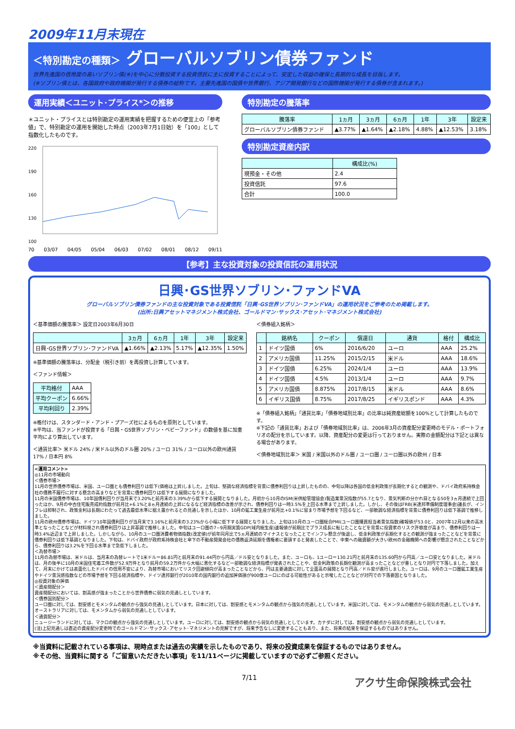2009年11月末現在
＜特別勘定の種類＞ グローバルソブリン債券ファンド
世界先進国の信用度の高いソブリン債(※)を中心に分散投資する投資信託に主に投資することによって、安定した収益の確保と長期的な成長を目指します。
(※ソブリン債とは、各国政府や政府機関が発行する債券の総称です。主要先進国の国債や世界銀行、アジア開発銀行などの国際機関が発行する債券が含まれます。)
運用実績＜ユニット･プライス*＞の推移
＊ユニット・プライスとは特別勘定の運用実績を把握するための便宜上の「参考値」で、特別勘定の運用を開始した時点（2003年7月1日始）を「100」として指数化したものです。
220
190
160
130
100
70 03/07 04/05 05/04 06/03 07/02 08/01 08/12 09/11
特別勘定の騰落率
| 騰落率 | 1ヵ月 | 3ヵ月 | 6ヵ月 | 1年 | 3年 | 設定来 |
| --- | --- | --- | --- | --- | --- | --- |
| グローバルソブリン債券ファンド | ▲3.77% | ▲1.64% | ▲2.18% | 4.88% | ▲12.53% | 3.18% |
特別勘定資産内訳
| | 構成比(%) |
| --- | --- |
| 現預金・その他 | 2.4 |
| 投資信託 | 97.6 |
| 合計 | 100.0 |
【参考】主な投資対象の投資信託の運用状況
日興･GS世界ソブリン･ファンドVA
グローバルソブリン債券ファンドの主な投資対象である投資信託「日興･GS世界ソブリン･ファンドVA」の運用状況をご参考のため掲載します。
(出所:日興アセットマネジメント株式会社、ゴールドマン･サックス･アセット･マネジメント株式会社)
＜基準価額の騰落率＞ 設定日2003年6月30日
| | 3ヵ月 | 6ヵ月 | 1年 | 3年 | 設定来 |
| --- | --- | --- | --- | --- | --- |
| 日興･GS世界ソブリン･ファンドVA | ▲1.66% | ▲2.13% | 5.17% | ▲12.35% | 1.50% |
※基準価額の騰落率は、分配金（税引き前）を再投資し計算しています。
＜ファンド情報＞
| 平均格付 | AAA |
| 平均クーポン | 6.66% |
| 平均利回り | 2.39% |
※格付けは、スタンダード・アンド・プアーズ社によるものを原則としています。
※平均は、当ファンドが投資する「日興・GS世界ソブリン・ベビーファンド」の数値を基に加重平均により算出しています。
＜通貨比率＞ 米ドル 24% / 米ドル以外のドル圏 20% / ユーロ 31% / ユーロ以外の欧州通貨 17% / 日本円 8%
＜債券組入銘柄＞
| | 銘柄名 | クーポン | 償還日 | 通貨 | 格付 | 構成比 |
| --- | --- | --- | --- | --- | --- | --- |
| 1 | ドイツ国債 | 6% | 2016/6/20 | ユーロ | AAA | 25.2% |
| 2 | アメリカ国債 | 11.25% | 2015/2/15 | 米ドル | AAA | 18.6% |
| 3 | ドイツ国債 | 6.25% | 2024/1/4 | ユーロ | AAA | 13.9% |
| 4 | ドイツ国債 | 4.5% | 2013/1/4 | ユーロ | AAA | 9.7% |
| 5 | アメリカ国債 | 8.875% | 2017/8/15 | 米ドル | AAA | 8.6% |
| 6 | イギリス国債 | 8.75% | 2017/8/25 | イギリスポンド | AAA | 4.3% |
※「債券組入銘柄」「通貨比率」「債券地域別比率」の比率は純資産総額を100%として計算したものです。
※下記の「通貨比率」および「債券地域別比率」は、2006年3月の資産配分変更時のモデル・ポートフォリオの配分を示しています。以降、資産配分の変更は行っておりません。実際の金額配分は下記とは異なる場合があります。
＜債券地域別比率＞ 米国 / 米国以外のドル圏 / ユーロ圏 / ユーロ圏以外の欧州 / 日本
<運用コメント>
◎11月の市場動向
＜債券市場＞
11月の世界債券市場は、米国、ユーロ圏とも債券利回りは低下(価格は上昇)しました。上旬は、堅調な経済指標を背景に債券利回りは上昇したものの、中旬以降は各国の低金利政策が長期化するとの観測や、ドバイ政府系持株会社の債務不履行に対する懸念の高まりなどを背景に債券利回りは低下する展開になりました。
11月の米国債券市場は、10年国債利回りが当月末で3.20%と前月末の3.39%から低下する展開となりました。月初から10月のISM(米供給管理協会)製造業景況指数が55.7となり、景気判断の分かれ目となる50を3ヵ月連続で上回ったほか、9月の中古住宅販売成約指数が前月比+6.1%と8ヵ月連続の上昇になるなど経済指標の改善が示され、債券利回りは一時3.5%を上回る水準まで上昇しました。しかし、その後はFRB(米連邦準備制度理事会)議長が、インフレは抑制され、政策金利は長期にわたって過去最低水準に据え置かれるとの見通しを示したほか、10月の鉱工業生産が前月比+0.1%に留まり市場予想を下回るなど、一部軟調な経済指標を背景に債券利回りは低下基調で推移しました。
11月の欧州債券市場は、ドイツ10年国債利回りが当月末で3.16%と前月末の3.23%から小幅に低下する展開となりました。上旬は10月のユーロ圏総合PMI(ユーロ圏購買担当者景気指数)確報値が53.0と、2007年12月以来の高水準となったことなどが材料視され債券利回りは上昇基調で推移しました。中旬はユーロ圏の7−9月期実質GDP(域内総生産)速報値が前期比でプラス成長に転じたことなどを背景に投資家のリスク許容度が高まり、債券利回りは一時3.4%近辺まで上昇しました。しかしながら、10月のユーロ圏消費者物価指数(改定値)が前年同月比で5ヵ月連続のマイナスとなったことでインフレ懸念が後退し、低金利政策が長期化するとの観測が強まったことなどを背景に債券利回りは低下基調となりました。下旬は、ドバイ政府が政府系持株会社と傘下の不動産開発会社の債務返済延期を債権者に要請すると発表したことで、中東への融資額が大きい欧州の金融機関への影響が懸念されたことなどから、債券利回りは3.2%を下回る水準まで急低下しました。
＜為替市場＞
11月の為替市場は、米ドルは、当月末の為替レートで1米ドル＝86.81円と前月末の91.44円から円高／ドル安となりました。また、ユーロも、1ユーロ＝130.21円と前月末の135.60円から円高／ユーロ安となりました。米ドルは、月の後半に10月の米国住宅着工件数が52.9万件となり前月の59.2万件から大幅に悪化するなど一部軟調な経済指標が発表されたことや、低金利政策の長期化観測が高まったことなどが重しとなり対円で下落しました。加えて、月末にかけては表面化したドバイの信用不安により、為替市場においてリスク回避傾向が高まったことなどから、円は主要通貨に対して全面高の展開となり円高／ドル安が進行しました。ユーロは、9月のユーロ圏鉱工業生産やドイツ景況感指数などの市場予想を下回る経済指標や、ドイツ連邦銀行が2010年の国内銀行の追加評価損が900億ユーロにのぼる可能性があると示唆したことなどが対円での下落要因となりました。
◎投資対象の評価
＜資産間配分＞
資産間配分においては、割高感が強まったことから世界債券に弱気の見通しとしています。
＜債券国別配分＞
ユーロ圏に対しては、割安感とモメンタムの観点から強気の見通しとしています。日本に対しては、割安感とモメンタムの観点から強気の見通しとしています。米国に対しては、モメンタムの観点から弱気の見通しとしています。オーストラリアに対しては、モメンタムから弱気の見通しとしています。
＜通貨配分＞
ニュージーランドに対しては、マクロの観点から強気の見通しとしています。ユーロに対しては、割安感の観点から弱気の見通しとしています。カナダに対しては、割安感の観点から弱気の見通しとしています。
(注)上記見通しは直近の資産配分変更時でのゴールドマン･サックス･アセット･マネジメントの見解ですが、将来予告なしに変更することもあり、また、将来の結果を保証するものではありません。
※当資料に記載されている事項は、現時点または過去の実績を示したものであり、将来の投資成果を保証するものではありません。
※その他、当資料に関する「ご留意いただきたい事項」を11/11ページに掲載していますので必ずご参照ください。
7/11 アクサ生命保険株式会社